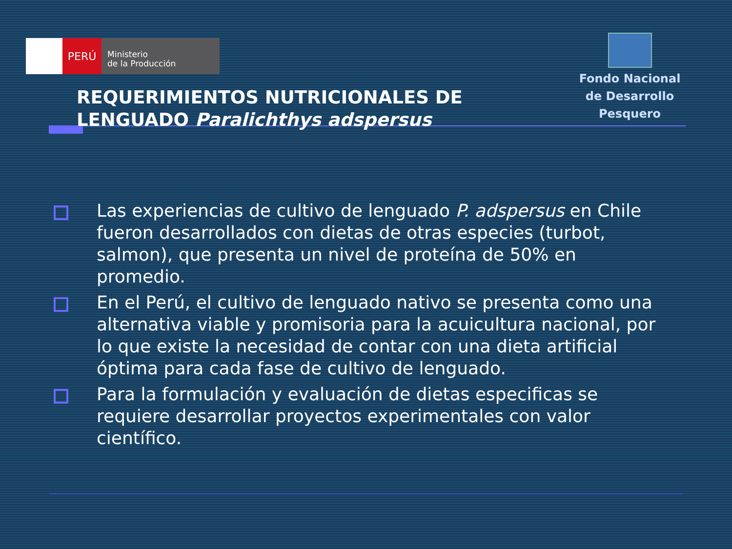PERÚ
Ministerio
de la Producción
Fondo Nacional
de Desarrollo Pesquero
REQUERIMIENTOS NUTRICIONALES DE
LENGUADO Paralichthys adspersus
Las experiencias de cultivo de lenguado P. adspersus en Chile fueron desarrollados con dietas de otras especies (turbot, salmon), que presenta un nivel de proteína de 50% en promedio.
En el Perú, el cultivo de lenguado nativo se presenta como una alternativa viable y promisoria para la acuicultura nacional, por lo que existe la necesidad de contar con una dieta artificial óptima para cada fase de cultivo de lenguado.
Para la formulación y evaluación de dietas especificas se requiere desarrollar proyectos experimentales con valor científico.